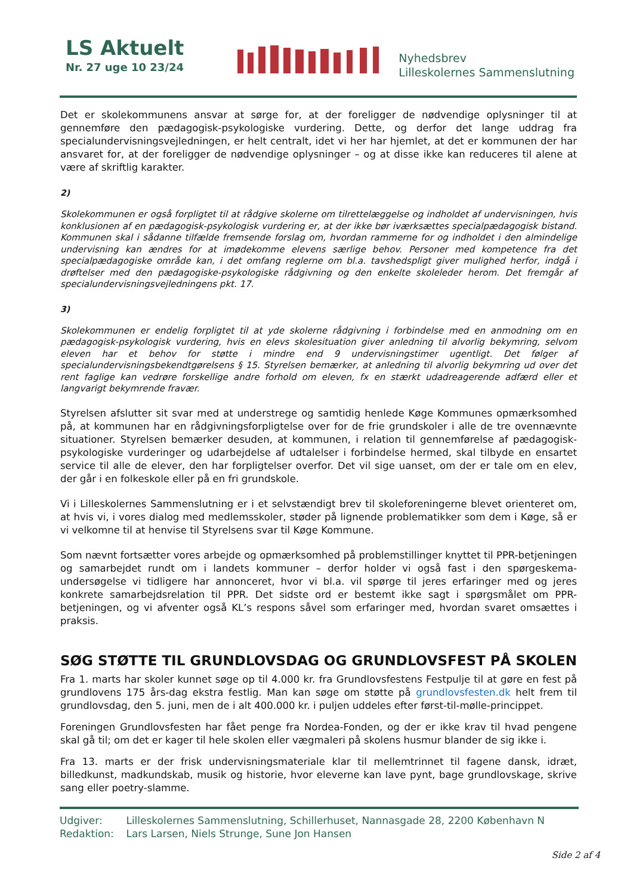LS Aktuelt
Nr. 27 uge 10 23/24
Nyhedsbrev
Lilleskolernes Sammenslutning
Det er skolekommunens ansvar at sørge for, at der foreligger de nødvendige oplysninger til at gennemføre den pædagogisk-psykologiske vurdering. Dette, og derfor det lange uddrag fra specialundervisningsvej­ledningen, er helt centralt, idet vi her har hjemlet, at det er kommunen der har ansvaret for, at der foreligger de nødvendige oplysninger – og at disse ikke kan reduceres til alene at være af skriftlig karakter.
2)
Skolekommunen er også forpligtet til at rådgive skolerne om tilrettelæggelse og indholdet af undervisningen, hvis kon­klusionen af en pædagogisk-psykologisk vurdering er, at der ikke bør iværksættes specialpædagogisk bistand. Kommu­nen skal i sådanne tilfælde fremsende forslag om, hvordan rammerne for og indholdet i den almindelige undervisning kan ændres for at imødekomme elevens særlige behov. Personer med kompetence fra det specialpædagogiske område kan, i det omfang reglerne om bl.a. tavshedspligt giver mulighed herfor, indgå i drøftelser med den pædagogiske-psykologiske rådgivning og den enkelte skoleleder herom. Det fremgår af specialundervisningsvejledningens pkt. 17.
3)
Skolekommunen er endelig forpligtet til at yde skolerne rådgivning i forbindelse med en anmodning om en pædago­gisk-psykologisk vurdering, hvis en elevs skolesituation giver anledning til alvorlig bekymring, selvom eleven har et be­hov for støtte i mindre end 9 undervisningstimer ugentligt. Det følger af specialundervisningsbekendtgørelsens § 15. Styrelsen bemærker, at anledning til alvorlig bekymring ud over det rent faglige kan vedrøre forskellige andre forhold om eleven, fx en stærkt udadreagerende adfærd eller et langvarigt bekymrende fravær.
Styrelsen afslutter sit svar med at understrege og samtidig henlede Køge Kommunes opmærksomhed på, at kommunen har en rådgivningsforpligtelse over for de frie grundskoler i alle de tre ovennævnte situatio­ner. Styrelsen bemærker desuden, at kommunen, i relation til gennemførelse af pædagogisk-psykologiske vurderinger og udarbejdelse af udtalelser i forbindelse hermed, skal tilbyde en ensartet service til alle de elever, den har forpligtelser overfor. Det vil sige uanset, om der er tale om en elev, der går i en folkeskole eller på en fri grundskole.
Vi i Lilleskolernes Sammenslutning er i et selvstændigt brev til skoleforeningerne blevet orienteret om, at hvis vi, i vores dialog med medlemsskoler, støder på lignende problematikker som dem i Køge, så er vi velkomne til at henvise til Styrelsens svar til Køge Kommune.
Som nævnt fortsætter vores arbejde og opmærksomhed på problemstillinger knyttet til PPR-betjeningen og samarbejdet rundt om i landets kommuner – derfor holder vi også fast i den spørgeskema-undersøgelse vi tidligere har annonceret, hvor vi bl.a. vil spørge til jeres erfaringer med og jeres konkrete samarbejdsre­lation til PPR. Det sidste ord er bestemt ikke sagt i spørgsmålet om PPR-betjeningen, og vi afventer også KL’s respons såvel som erfaringer med, hvordan svaret omsættes i praksis.
SØG STØTTE TIL GRUNDLOVSDAG OG GRUNDLOVSFEST PÅ SKOLEN
Fra 1. marts har skoler kunnet søge op til 4.000 kr. fra Grundlovsfestens Festpulje til at gøre en fest på grundlovens 175 års-dag ekstra festlig. Man kan søge om støtte på grundlovsfesten.dk helt frem til grund­lovsdag, den 5. juni, men de i alt 400.000 kr. i puljen uddeles efter først-til-mølle-princippet.
Foreningen Grundlovsfesten har fået penge fra Nordea-Fonden, og der er ikke krav til hvad pengene skal gå til; om det er kager til hele skolen eller vægmaleri på skolens husmur blander de sig ikke i.
Fra 13. marts er der frisk undervisningsmateriale klar til mellemtrinnet til fagene dansk, idræt, billedkunst, madkundskab, musik og historie, hvor eleverne kan lave pynt, bage grundlovskage, skrive sang eller po­etry-slamme.
Udgiver: Lilleskolernes Sammenslutning, Schillerhuset, Nannasgade 28, 2200 København N
Redaktion: Lars Larsen, Niels Strunge, Sune Jon Hansen
Side 2 af 4